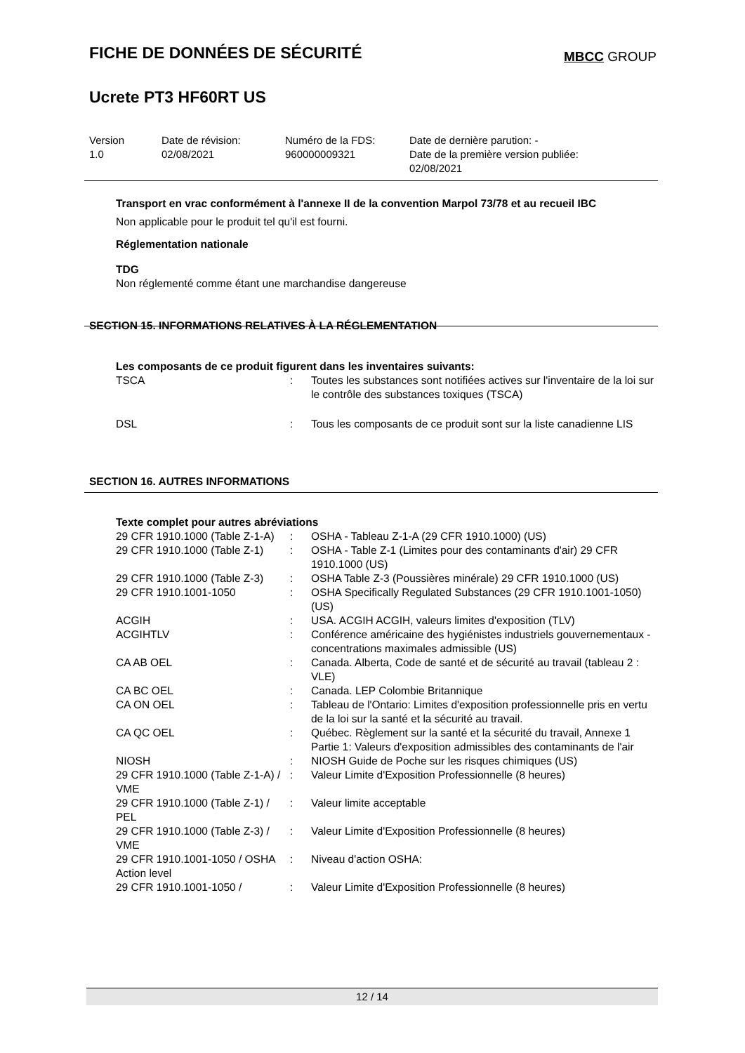FICHE DE DONNÉES DE SÉCURITÉ
MBCC GROUP
Ucrete PT3 HF60RT US
| Version 1.0 | Date de révision: 02/08/2021 | Numéro de la FDS: 960000009321 | Date de dernière parution: - Date de la première version publiée: 02/08/2021 |
Transport en vrac conformément à l'annexe II de la convention Marpol 73/78 et au recueil IBC
Non applicable pour le produit tel qu'il est fourni.
Réglementation nationale
TDG
Non réglementé comme étant une marchandise dangereuse
SECTION 15. INFORMATIONS RELATIVES À LA RÉGLEMENTATION
Les composants de ce produit figurent dans les inventaires suivants:
| TSCA | : | Toutes les substances sont notifiées actives sur l'inventaire de la loi sur le contrôle des substances toxiques (TSCA) |
| DSL | : | Tous les composants de ce produit sont sur la liste canadienne LIS |
SECTION 16. AUTRES INFORMATIONS
Texte complet pour autres abréviations
| 29 CFR 1910.1000 (Table Z-1-A) | : | OSHA - Tableau Z-1-A (29 CFR 1910.1000) (US) |
| 29 CFR 1910.1000 (Table Z-1) | : | OSHA - Table Z-1 (Limites pour des contaminants d'air) 29 CFR 1910.1000 (US) |
| 29 CFR 1910.1000 (Table Z-3) | : | OSHA Table Z-3 (Poussières minérale) 29 CFR 1910.1000 (US) |
| 29 CFR 1910.1001-1050 | : | OSHA Specifically Regulated Substances (29 CFR 1910.1001-1050) (US) |
| ACGIH | : | USA. ACGIH ACGIH, valeurs limites d'exposition (TLV) |
| ACGIHTLV | : | Conférence américaine des hygiénistes industriels gouvernementaux - concentrations maximales admissible (US) |
| CA AB OEL | : | Canada. Alberta, Code de santé et de sécurité au travail (tableau 2 : VLE) |
| CA BC OEL | : | Canada. LEP Colombie Britannique |
| CA ON OEL | : | Tableau de l'Ontario: Limites d'exposition professionnelle pris en vertu de la loi sur la santé et la sécurité au travail. |
| CA QC OEL | : | Québec. Règlement sur la santé et la sécurité du travail, Annexe 1 Partie 1: Valeurs d'exposition admissibles des contaminants de l'air |
| NIOSH | : | NIOSH Guide de Poche sur les risques chimiques (US) |
| 29 CFR 1910.1000 (Table Z-1-A) / VME | : | Valeur Limite d'Exposition Professionnelle (8 heures) |
| 29 CFR 1910.1000 (Table Z-1) / PEL | : | Valeur limite acceptable |
| 29 CFR 1910.1000 (Table Z-3) / VME | : | Valeur Limite d'Exposition Professionnelle (8 heures) |
| 29 CFR 1910.1001-1050 / OSHA Action level | : | Niveau d'action OSHA: |
| 29 CFR 1910.1001-1050 / | : | Valeur Limite d'Exposition Professionnelle (8 heures) |
12 / 14